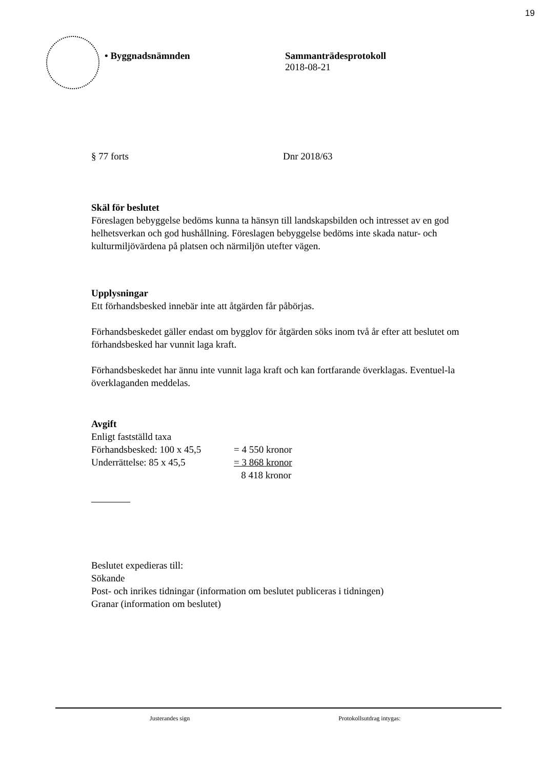19
• Byggnadsnämnden Sammanträdesprotokoll
2018-08-21
§ 77 forts Dnr 2018/63
Skäl för beslutet
Föreslagen bebyggelse bedöms kunna ta hänsyn till landskapsbilden och intresset av en god helhetsverkan och god hushållning. Föreslagen bebyggelse bedöms inte skada natur- och kulturmiljövärdena på platsen och närmiljön utefter vägen.
Upplysningar
Ett förhandsbesked innebär inte att åtgärden får påbörjas.
Förhandsbeskedet gäller endast om bygglov för åtgärden söks inom två år efter att beslutet om förhandsbesked har vunnit laga kraft.
Förhandsbeskedet har ännu inte vunnit laga kraft och kan fortfarande överklagas. Eventuel-la överklaganden meddelas.
Avgift
Enligt fastställd taxa
Förhandsbesked: 100 x 45,5 = 4 550 kronor Underrättelse: 85 x 45,5 = 3 868 kronor 8 418 kronor
Beslutet expedieras till:
Sökande
Post- och inrikes tidningar (information om beslutet publiceras i tidningen)
Granar (information om beslutet)
Justerandes sign Protokollsutdrag intygas: